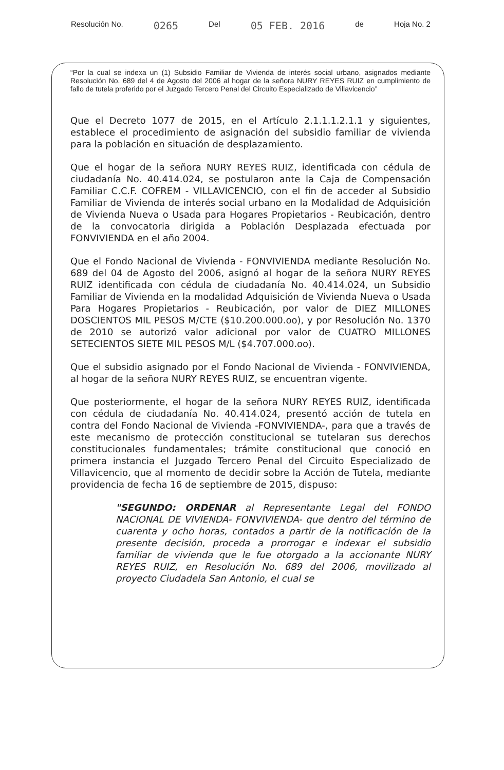Resolución No. 0265 Del 05 FEB. 2016 de Hoja No. 2
“Por la cual se indexa un (1) Subsidio Familiar de Vivienda de interés social urbano, asignados mediante Resolución No. 689 del 4 de Agosto del 2006 al hogar de la señora NURY REYES RUIZ en cumplimiento de fallo de tutela proferido por el Juzgado Tercero Penal del Circuito Especializado de Villavicencio”
Que el Decreto 1077 de 2015, en el Artículo 2.1.1.1.2.1.1 y siguientes, establece el procedimiento de asignación del subsidio familiar de vivienda para la población en situación de desplazamiento.
Que el hogar de la señora NURY REYES RUIZ, identificada con cédula de ciudadanía No. 40.414.024, se postularon ante la Caja de Compensación Familiar C.C.F. COFREM - VILLAVICENCIO, con el fin de acceder al Subsidio Familiar de Vivienda de interés social urbano en la Modalidad de Adquisición de Vivienda Nueva o Usada para Hogares Propietarios - Reubicación, dentro de la convocatoria dirigida a Población Desplazada efectuada por FONVIVIENDA en el año 2004.
Que el Fondo Nacional de Vivienda - FONVIVIENDA mediante Resolución No. 689 del 04 de Agosto del 2006, asignó al hogar de la señora NURY REYES RUIZ identificada con cédula de ciudadanía No. 40.414.024, un Subsidio Familiar de Vivienda en la modalidad Adquisición de Vivienda Nueva o Usada Para Hogares Propietarios - Reubicación, por valor de DIEZ MILLONES DOSCIENTOS MIL PESOS M/CTE ($10.200.000.oo), y por Resolución No. 1370 de 2010 se autorizó valor adicional por valor de CUATRO MILLONES SETECIENTOS SIETE MIL PESOS M/L ($4.707.000.oo).
Que el subsidio asignado por el Fondo Nacional de Vivienda - FONVIVIENDA, al hogar de la señora NURY REYES RUIZ, se encuentran vigente.
Que posteriormente, el hogar de la señora NURY REYES RUIZ, identificada con cédula de ciudadanía No. 40.414.024, presentó acción de tutela en contra del Fondo Nacional de Vivienda -FONVIVIENDA-, para que a través de este mecanismo de protección constitucional se tutelaran sus derechos constitucionales fundamentales; trámite constitucional que conoció en primera instancia el Juzgado Tercero Penal del Circuito Especializado de Villavicencio, que al momento de decidir sobre la Acción de Tutela, mediante providencia de fecha 16 de septiembre de 2015, dispuso:
"SEGUNDO: ORDENAR al Representante Legal del FONDO NACIONAL DE VIVIENDA- FONVIVIENDA- que dentro del término de cuarenta y ocho horas, contados a partir de la notificación de la presente decisión, proceda a prorrogar e indexar el subsidio familiar de vivienda que le fue otorgado a la accionante NURY REYES RUIZ, en Resolución No. 689 del 2006, movilizado al proyecto Ciudadela San Antonio, el cual se